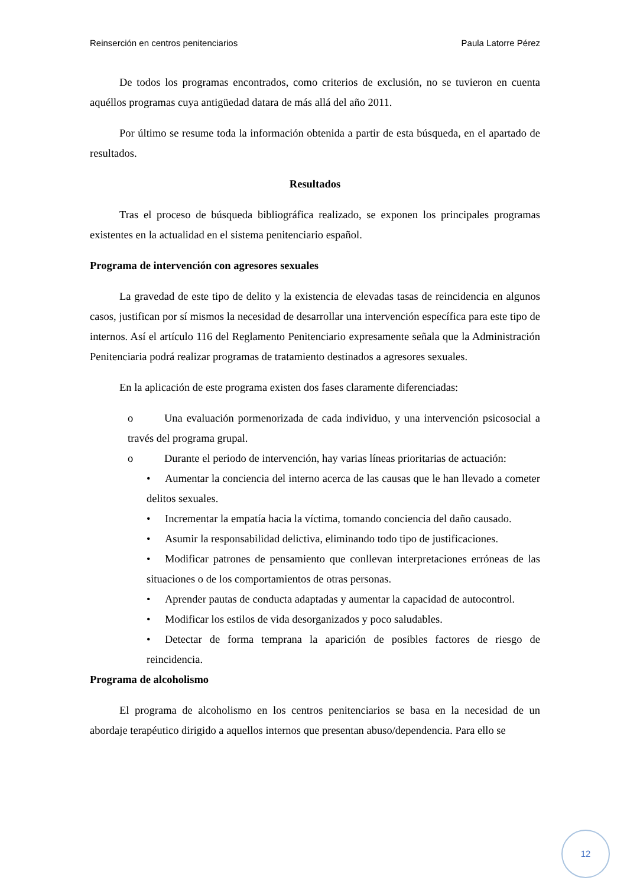Reinserción en centros penitenciarios Paula Latorre Pérez
De todos los programas encontrados, como criterios de exclusión, no se tuvieron en cuenta aquéllos programas cuya antigüedad datara de más allá del año 2011.
Por último se resume toda la información obtenida a partir de esta búsqueda, en el apartado de resultados.
Resultados
Tras el proceso de búsqueda bibliográfica realizado, se exponen los principales programas existentes en la actualidad en el sistema penitenciario español.
Programa de intervención con agresores sexuales
La gravedad de este tipo de delito y la existencia de elevadas tasas de reincidencia en algunos casos, justifican por sí mismos la necesidad de desarrollar una intervención específica para este tipo de internos. Así el artículo 116 del Reglamento Penitenciario expresamente señala que la Administración Penitenciaria podrá realizar programas de tratamiento destinados a agresores sexuales.
En la aplicación de este programa existen dos fases claramente diferenciadas:
o Una evaluación pormenorizada de cada individuo, y una intervención psicosocial a través del programa grupal.
o Durante el periodo de intervención, hay varias líneas prioritarias de actuación:
• Aumentar la conciencia del interno acerca de las causas que le han llevado a cometer delitos sexuales.
• Incrementar la empatía hacia la víctima, tomando conciencia del daño causado.
• Asumir la responsabilidad delictiva, eliminando todo tipo de justificaciones.
• Modificar patrones de pensamiento que conllevan interpretaciones erróneas de las situaciones o de los comportamientos de otras personas.
• Aprender pautas de conducta adaptadas y aumentar la capacidad de autocontrol.
• Modificar los estilos de vida desorganizados y poco saludables.
• Detectar de forma temprana la aparición de posibles factores de riesgo de reincidencia.
Programa de alcoholismo
El programa de alcoholismo en los centros penitenciarios se basa en la necesidad de un abordaje terapéutico dirigido a aquellos internos que presentan abuso/dependencia. Para ello se
12